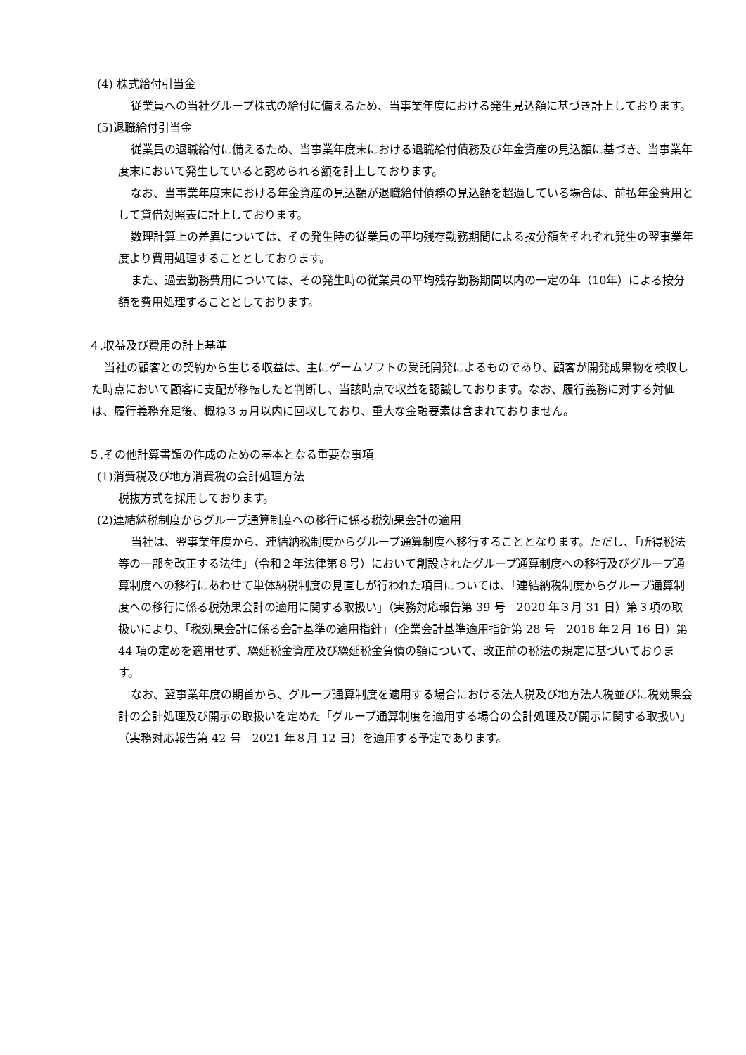(4) 株式給付引当金
従業員への当社グループ株式の給付に備えるため、当事業年度における発生見込額に基づき計上しております。
(5)退職給付引当金
従業員の退職給付に備えるため、当事業年度末における退職給付債務及び年金資産の見込額に基づき、当事業年度末において発生していると認められる額を計上しております。
なお、当事業年度末における年金資産の見込額が退職給付債務の見込額を超過している場合は、前払年金費用として貸借対照表に計上しております。
数理計算上の差異については、その発生時の従業員の平均残存勤務期間による按分額をそれぞれ発生の翌事業年度より費用処理することとしております。
また、過去勤務費用については、その発生時の従業員の平均残存勤務期間以内の一定の年（10年）による按分額を費用処理することとしております。
４.収益及び費用の計上基準
当社の顧客との契約から生じる収益は、主にゲームソフトの受託開発によるものであり、顧客が開発成果物を検収した時点において顧客に支配が移転したと判断し、当該時点で収益を認識しております。なお、履行義務に対する対価は、履行義務充足後、概ね３ヵ月以内に回収しており、重大な金融要素は含まれておりません。
５.その他計算書類の作成のための基本となる重要な事項
(1)消費税及び地方消費税の会計処理方法
税抜方式を採用しております。
(2)連結納税制度からグループ通算制度への移行に係る税効果会計の適用
当社は、翌事業年度から、連結納税制度からグループ通算制度へ移行することとなります。ただし、「所得税法等の一部を改正する法律」（令和２年法律第８号）において創設されたグループ通算制度への移行及びグループ通算制度への移行にあわせて単体納税制度の見直しが行われた項目については、「連結納税制度からグループ通算制度への移行に係る税効果会計の適用に関する取扱い」（実務対応報告第 39 号　2020 年３月 31 日）第３項の取扱いにより、「税効果会計に係る会計基準の適用指針」（企業会計基準適用指針第 28 号　2018 年２月 16 日）第 44 項の定めを適用せず、繰延税金資産及び繰延税金負債の額について、改正前の税法の規定に基づいております。
なお、翌事業年度の期首から、グループ通算制度を適用する場合における法人税及び地方法人税並びに税効果会計の会計処理及び開示の取扱いを定めた「グループ通算制度を適用する場合の会計処理及び開示に関する取扱い」（実務対応報告第 42 号　2021 年８月 12 日）を適用する予定であります。